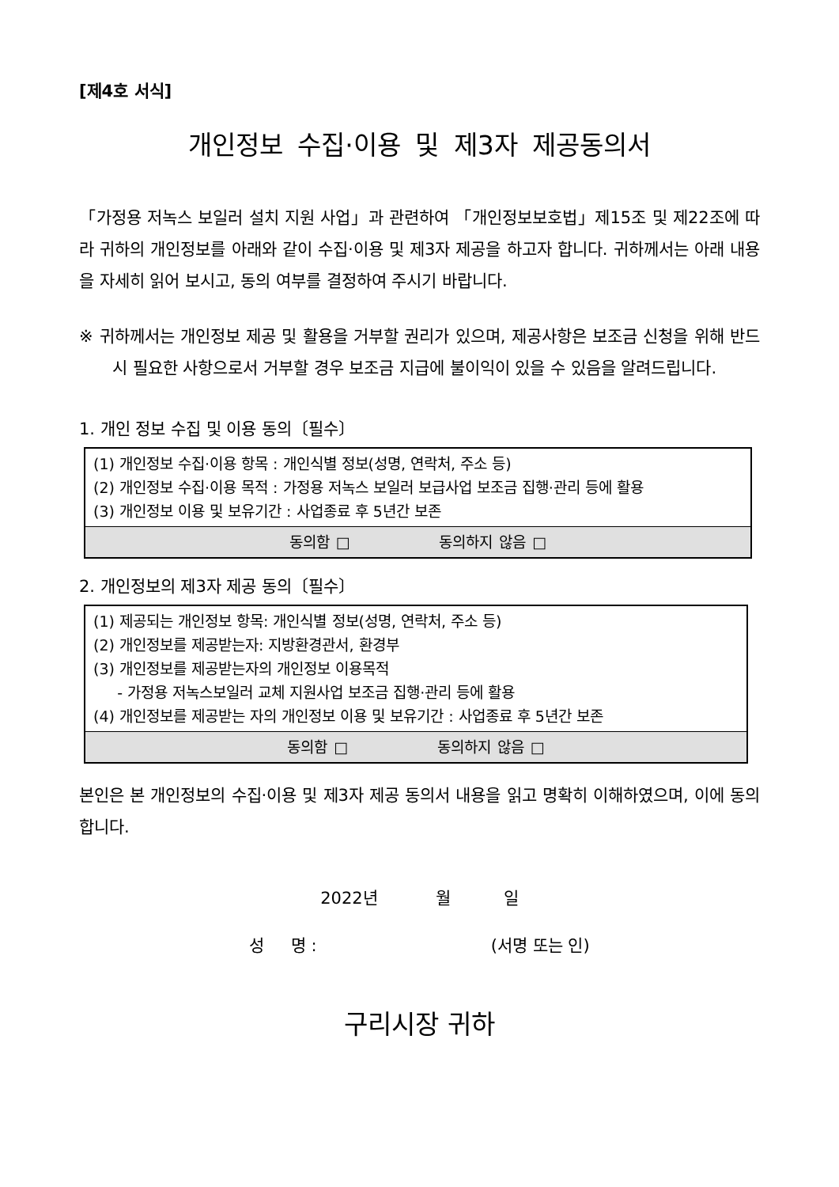[제4호 서식]
개인정보 수집·이용 및 제3자 제공동의서
「가정용 저녹스 보일러 설치 지원 사업」과 관련하여 「개인정보보호법」제15조 및 제22조에 따라 귀하의 개인정보를 아래와 같이 수집·이용 및 제3자 제공을 하고자 합니다. 귀하께서는 아래 내용을 자세히 읽어 보시고, 동의 여부를 결정하여 주시기 바랍니다.
※ 귀하께서는 개인정보 제공 및 활용을 거부할 권리가 있으며, 제공사항은 보조금 신청을 위해 반드시 필요한 사항으로서 거부할 경우 보조금 지급에 불이익이 있을 수 있음을 알려드립니다.
1. 개인 정보 수집 및 이용 동의〔필수〕
| (1) 개인정보 수집·이용 항목 : 개인식별 정보(성명, 연락처, 주소 등) (2) 개인정보 수집·이용 목적 : 가정용 저녹스 보일러 보급사업 보조금 집행·관리 등에 활용 (3) 개인정보 이용 및 보유기간 : 사업종료 후 5년간 보존 |
| 동의함 □ 동의하지 않음 □ |
2. 개인정보의 제3자 제공 동의〔필수〕
| (1) 제공되는 개인정보 항목: 개인식별 정보(성명, 연락처, 주소 등) (2) 개인정보를 제공받는자: 지방환경관서, 환경부 (3) 개인정보를 제공받는자의 개인정보 이용목적 - 가정용 저녹스보일러 교체 지원사업 보조금 집행·관리 등에 활용 (4) 개인정보를 제공받는 자의 개인정보 이용 및 보유기간 : 사업종료 후 5년간 보존 |
| 동의함 □ 동의하지 않음 □ |
본인은 본 개인정보의 수집·이용 및 제3자 제공 동의서 내용을 읽고 명확히 이해하였으며, 이에 동의합니다.
2022년 월 일
성 명 : (서명 또는 인)
구리시장 귀하